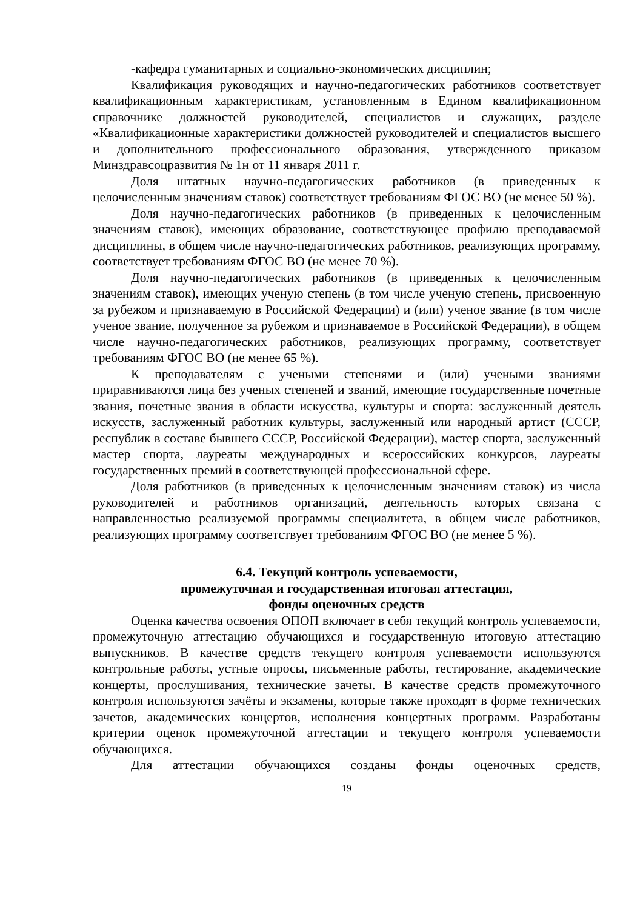-кафедра гуманитарных и социально-экономических дисциплин;
Квалификация руководящих и научно-педагогических работников соответствует квалификационным характеристикам, установленным в Едином квалификационном справочнике должностей руководителей, специалистов и служащих, разделе «Квалификационные характеристики должностей руководителей и специалистов высшего и дополнительного профессионального образования, утвержденного приказом Минздравсоцразвития № 1н от 11 января 2011 г.
Доля штатных научно-педагогических работников (в приведенных к целочисленным значениям ставок) соответствует требованиям ФГОС ВО (не менее 50 %).
Доля научно-педагогических работников (в приведенных к целочисленным значениям ставок), имеющих образование, соответствующее профилю преподаваемой дисциплины, в общем числе научно-педагогических работников, реализующих программу, соответствует требованиям ФГОС ВО (не менее 70 %).
Доля научно-педагогических работников (в приведенных к целочисленным значениям ставок), имеющих ученую степень (в том числе ученую степень, присвоенную за рубежом и признаваемую в Российской Федерации) и (или) ученое звание (в том числе ученое звание, полученное за рубежом и признаваемое в Российской Федерации), в общем числе научно-педагогических работников, реализующих программу, соответствует требованиям ФГОС ВО (не менее 65 %).
К преподавателям с учеными степенями и (или) учеными званиями приравниваются лица без ученых степеней и званий, имеющие государственные почетные звания, почетные звания в области искусства, культуры и спорта: заслуженный деятель искусств, заслуженный работник культуры, заслуженный или народный артист (СССР, республик в составе бывшего СССР, Российской Федерации), мастер спорта, заслуженный мастер спорта, лауреаты международных и всероссийских конкурсов, лауреаты государственных премий в соответствующей профессиональной сфере.
Доля работников (в приведенных к целочисленным значениям ставок) из числа руководителей и работников организаций, деятельность которых связана с направленностью реализуемой программы специалитета, в общем числе работников, реализующих программу соответствует требованиям ФГОС ВО (не менее 5 %).
6.4. Текущий контроль успеваемости,
промежуточная и государственная итоговая аттестация,
фонды оценочных средств
Оценка качества освоения ОПОП включает в себя текущий контроль успеваемости, промежуточную аттестацию обучающихся и государственную итоговую аттестацию выпускников. В качестве средств текущего контроля успеваемости используются контрольные работы, устные опросы, письменные работы, тестирование, академические концерты, прослушивания, технические зачеты. В качестве средств промежуточного контроля используются зачёты и экзамены, которые также проходят в форме технических зачетов, академических концертов, исполнения концертных программ. Разработаны критерии оценок промежуточной аттестации и текущего контроля успеваемости обучающихся.
Для аттестации обучающихся созданы фонды оценочных средств,
19